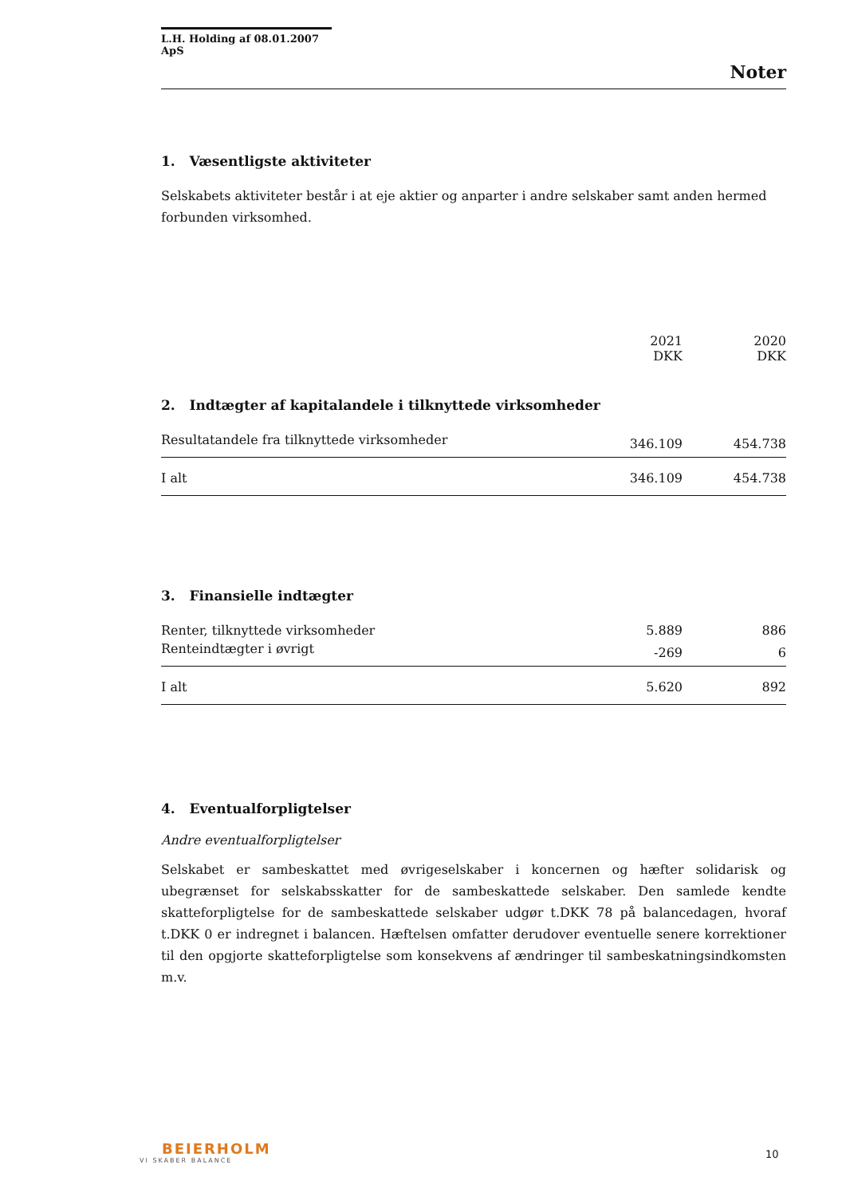L.H. Holding af 08.01.2007 ApS
Noter
1. Væsentligste aktiviteter
Selskabets aktiviteter består i at eje aktier og anparter i andre selskaber samt anden hermed forbunden virksomhed.
| | 2021 DKK | 2020 DKK |
| --- | --- | --- |
2. Indtægter af kapitalandele i tilknyttede virksomheder
| Resultatandele fra tilknyttede virksomheder | 346.109 | 454.738 |
| I alt | 346.109 | 454.738 |
3. Finansielle indtægter
| Renter, tilknyttede virksomheder | 5.889 | 886 |
| Renteindtægter i øvrigt | -269 | 6 |
| I alt | 5.620 | 892 |
4. Eventualforpligtelser
Andre eventualforpligtelser
Selskabet er sambeskattet med øvrigeselskaber i koncernen og hæfter solidarisk og ubegrænset for selskabsskatter for de sambeskattede selskaber. Den samlede kendte skatteforpligtelse for de sambeskattede selskaber udgør t.DKK 78 på balancedagen, hvoraf t.DKK 0 er indregnet i balancen. Hæftelsen omfatter derudover eventuelle senere korrektioner til den opgjorte skatteforpligtelse som konsekvens af ændringer til sambeskatningsindkomsten m.v.
BEIERHOLM
VI SKABER BALANCE
10